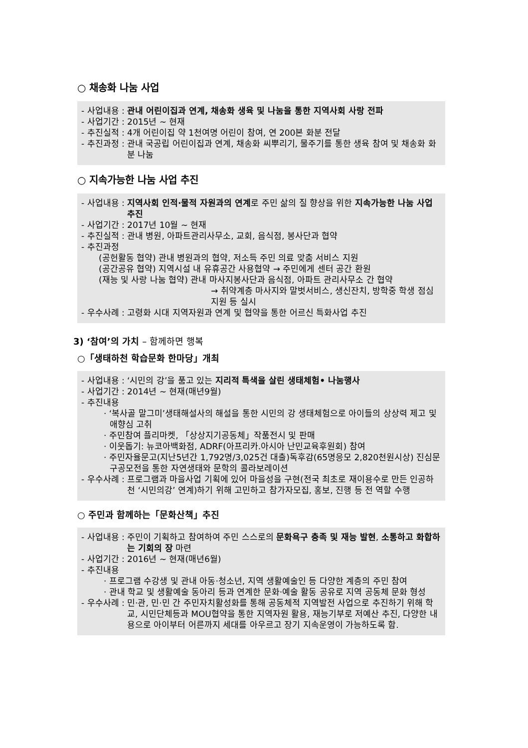○ 채송화 나눔 사업
- 사업내용 : 관내 어린이집과 연계, 채송화 생육 및 나눔을 통한 지역사회 사랑 전파
- 사업기간 : 2015년 ~ 현재
- 추진실적 : 4개 어린이집 약 1천여명 어린이 참여, 연 200본 화분 전달
- 추진과정 : 관내 국공립 어린이집과 연계, 채송화 씨뿌리기, 물주기를 통한 생육 참여 및 채송화 화분 나눔
○ 지속가능한 나눔 사업 추진
- 사업내용 : 지역사회 인적·물적 자원과의 연계로 주민 삶의 질 향상을 위한 지속가능한 나눔 사업 추진
- 사업기간 : 2017년 10월 ~ 현재
- 추진실적 : 관내 병원, 아파트관리사무소, 교회, 음식점, 봉사단과 협약
- 추진과정
(공헌활동 협약) 관내 병원과의 협약, 저소득 주민 의료 맞춤 서비스 지원
(공간공유 협약) 지역시설 내 유휴공간 사용협약 → 주민에게 센터 공간 환원
(재능 및 사랑 나눔 협약) 관내 마사지봉사단과 음식점, 아파트 관리사무소 간 협약
→ 취약계층 마사지와 말벗서비스, 생신잔치, 방학중 학생 점심지원 등 실시
- 우수사례 : 고령화 시대 지역자원과 연계 및 협약을 통한 어르신 특화사업 추진
3) ‘참여’의 가치 – 함께하면 행복
○「생태하천 학습문화 한마당」개최
- 사업내용 : ‘시민의 강’을 품고 있는 지리적 특색을 살린 생태체험• 나눔행사
- 사업기간 : 2014년 ~ 현재(매년9월)
- 추진내용
· ‘복사골 말그미’생태해설사의 해설을 통한 시민의 강 생태체험으로 아이들의 상상력 제고 및 애향심 고취
· 주민참여 플리마켓, 「상상지기공동체」작품전시 및 판매
· 이웃돕기: 뉴코아백화점, ADRF(아프리카.아시아 난민교육후원회) 참여
· 주민자율문고(지난5년간 1,792명/3,025건 대출)독후감(65명응모 2,820천원시상) 진심문구공모전을 통한 자연생태와 문학의 콜라보레이션
- 우수사례 : 프로그램과 마을사업 기획에 있어 마을성을 구현(전국 최초로 재이용수로 만든 인공하천 ‘시민의강’ 연계)하기 위해 고민하고 참가자모집, 홍보, 진행 등 전 역할 수행
○ 주민과 함께하는「문화산책」추진
- 사업내용 : 주민이 기획하고 참여하여 주민 스스로의 문화욕구 충족 및 재능 발현, 소통하고 화합하는 기회의 장 마련
- 사업기간 : 2016년 ~ 현재(매년6월)
- 추진내용
· 프로그램 수강생 및 관내 아동·청소년, 지역 생활예술인 등 다양한 계층의 주민 참여
· 관내 학교 및 생활예술 동아리 등과 연계한 문화·예술 활동 공유로 지역 공동체 문화 형성
- 우수사례 : 민·관, 민·민 간 주민자치활성화를 통해 공동체적 지역발전 사업으로 추진하기 위해 학교, 시민단체등과 MOU협약을 통한 지역자원 활용, 재능기부로 저예산 추진, 다양한 내용으로 아이부터 어른까지 세대를 아우르고 장기 지속운영이 가능하도록 함.